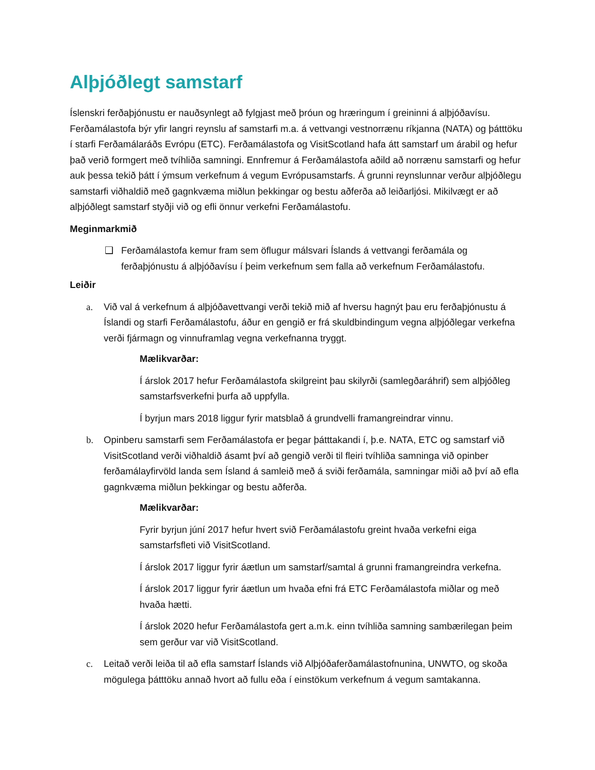Alþjóðlegt samstarf
Íslenskri ferðaþjónustu er nauðsynlegt að fylgjast með þróun og hræringum í greininni á alþjóðavísu. Ferðamálastofa býr yfir langri reynslu af samstarfi m.a. á vettvangi vestnorrænu ríkjanna (NATA) og þátttöku í starfi Ferðamálaráðs Evrópu (ETC). Ferðamálastofa og VisitScotland hafa átt samstarf um árabil og hefur það verið formgert með tvíhliða samningi. Ennfremur á Ferðamálastofa aðild að norrænu samstarfi og hefur auk þessa tekið þátt í ýmsum verkefnum á vegum Evrópusamstarfs. Á grunni reynslunnar verður alþjóðlegu samstarfi viðhaldið með gagnkvæma miðlun þekkingar og bestu aðferða að leiðarljósi. Mikilvægt er að alþjóðlegt samstarf styðji við og efli önnur verkefni Ferðamálastofu.
Meginmarkmið
❑ Ferðamálastofa kemur fram sem öflugur málsvari Íslands á vettvangi ferðamála og ferðaþjónustu á alþjóðavísu í þeim verkefnum sem falla að verkefnum Ferðamálastofu.
Leiðir
a. Við val á verkefnum á alþjóðavettvangi verði tekið mið af hversu hagnýt þau eru ferðaþjónustu á Íslandi og starfi Ferðamálastofu, áður en gengið er frá skuldbindingum vegna alþjóðlegar verkefna verði fjármagn og vinnuframlag vegna verkefnanna tryggt.
Mælikvarðar:
Í árslok 2017 hefur Ferðamálastofa skilgreint þau skilyrði (samlegðaráhrif) sem alþjóðleg samstarfsverkefni þurfa að uppfylla.
Í byrjun mars 2018 liggur fyrir matsblað á grundvelli framangreindrar vinnu.
b. Opinberu samstarfi sem Ferðamálastofa er þegar þátttakandi í, þ.e. NATA, ETC og samstarf við VisitScotland verði viðhaldið ásamt því að gengið verði til fleiri tvíhliða samninga við opinber ferðamálayfirvöld landa sem Ísland á samleið með á sviði ferðamála, samningar miði að því að efla gagnkvæma miðlun þekkingar og bestu aðferða.
Mælikvarðar:
Fyrir byrjun júní 2017 hefur hvert svið Ferðamálastofu greint hvaða verkefni eiga samstarfsfleti við VisitScotland.
Í árslok 2017 liggur fyrir áætlun um samstarf/samtal á grunni framangreindra verkefna.
Í árslok 2017 liggur fyrir áætlun um hvaða efni frá ETC Ferðamálastofa miðlar og með hvaða hætti.
Í árslok 2020 hefur Ferðamálastofa gert a.m.k. einn tvíhliða samning sambærilegan þeim sem gerður var við VisitScotland.
c. Leitað verði leiða til að efla samstarf Íslands við Alþjóðaferðamálastofnunina, UNWTO, og skoða mögulega þátttöku annað hvort að fullu eða í einstökum verkefnum á vegum samtakanna.